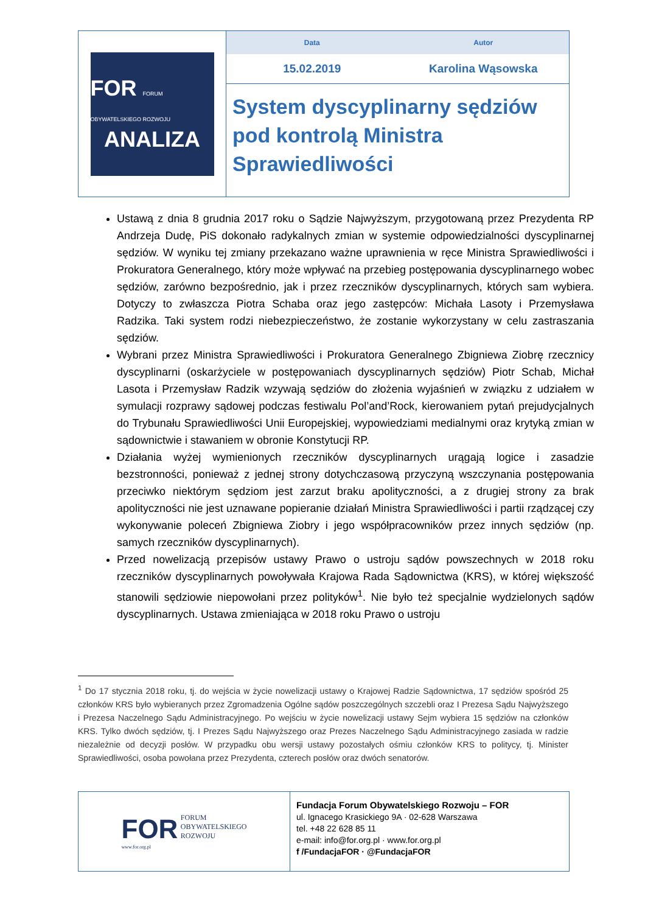FOR FORUM OBYWATELSKIEGO ROZWOJU
ANALIZA
Data Autor
15.02.2019 Karolina Wąsowska
System dyscyplinarny sędziów pod kontrolą Ministra Sprawiedliwości
Ustawą z dnia 8 grudnia 2017 roku o Sądzie Najwyższym, przygotowaną przez Prezydenta RP Andrzeja Dudę, PiS dokonało radykalnych zmian w systemie odpowiedzialności dyscyplinarnej sędziów. W wyniku tej zmiany przekazano ważne uprawnienia w ręce Ministra Sprawiedliwości i Prokuratora Generalnego, który może wpływać na przebieg postępowania dyscyplinarnego wobec sędziów, zarówno bezpośrednio, jak i przez rzeczników dyscyplinarnych, których sam wybiera. Dotyczy to zwłaszcza Piotra Schaba oraz jego zastępców: Michała Lasoty i Przemysława Radzika. Taki system rodzi niebezpieczeństwo, że zostanie wykorzystany w celu zastraszania sędziów.
Wybrani przez Ministra Sprawiedliwości i Prokuratora Generalnego Zbigniewa Ziobrę rzecznicy dyscyplinarni (oskarżyciele w postępowaniach dyscyplinarnych sędziów) Piotr Schab, Michał Lasota i Przemysław Radzik wzywają sędziów do złożenia wyjaśnień w związku z udziałem w symulacji rozprawy sądowej podczas festiwalu Pol’and’Rock, kierowaniem pytań prejudycjalnych do Trybunału Sprawiedliwości Unii Europejskiej, wypowiedziami medialnymi oraz krytyką zmian w sądownictwie i stawaniem w obronie Konstytucji RP.
Działania wyżej wymienionych rzeczników dyscyplinarnych urągają logice i zasadzie bezstronności, ponieważ z jednej strony dotychczasową przyczyną wszczynania postępowania przeciwko niektórym sędziom jest zarzut braku apolityczności, a z drugiej strony za brak apolityczności nie jest uznawane popieranie działań Ministra Sprawiedliwości i partii rządzącej czy wykonywanie poleceń Zbigniewa Ziobry i jego współpracowników przez innych sędziów (np. samych rzeczników dyscyplinarnych).
Przed nowelizacją przepisów ustawy Prawo o ustroju sądów powszechnych w 2018 roku rzeczników dyscyplinarnych powoływała Krajowa Rada Sądownictwa (KRS), w której większość stanowili sędziowie niepowołani przez polityków<sup>1</sup>. Nie było też specjalnie wydzielonych sądów dyscyplinarnych. Ustawa zmieniająca w 2018 roku Prawo o ustroju
<sup>1</sup> Do 17 stycznia 2018 roku, tj. do wejścia w życie nowelizacji ustawy o Krajowej Radzie Sądownictwa, 17 sędziów spośród 25 członków KRS było wybieranych przez Zgromadzenia Ogólne sądów poszczególnych szczebli oraz I Prezesa Sądu Najwyższego i Prezesa Naczelnego Sądu Administracyjnego. Po wejściu w życie nowelizacji ustawy Sejm wybiera 15 sędziów na członków KRS. Tylko dwóch sędziów, tj. I Prezes Sądu Najwyższego oraz Prezes Naczelnego Sądu Administracyjnego zasiada w radzie niezależnie od decyzji posłów. W przypadku obu wersji ustawy pozostałych ośmiu członków KRS to politycy, tj. Minister Sprawiedliwości, osoba powołana przez Prezydenta, czterech posłów oraz dwóch senatorów.
FOR FORUM
OBYWATELSKIEGO
ROZWOJU
www.for.org.pl
Fundacja Forum Obywatelskiego Rozwoju – FOR
ul. Ignacego Krasickiego 9A · 02-628 Warszawa
tel. +48 22 628 85 11
e-mail: info@for.org.pl · www.for.org.pl
f /FundacjaFOR · @FundacjaFOR